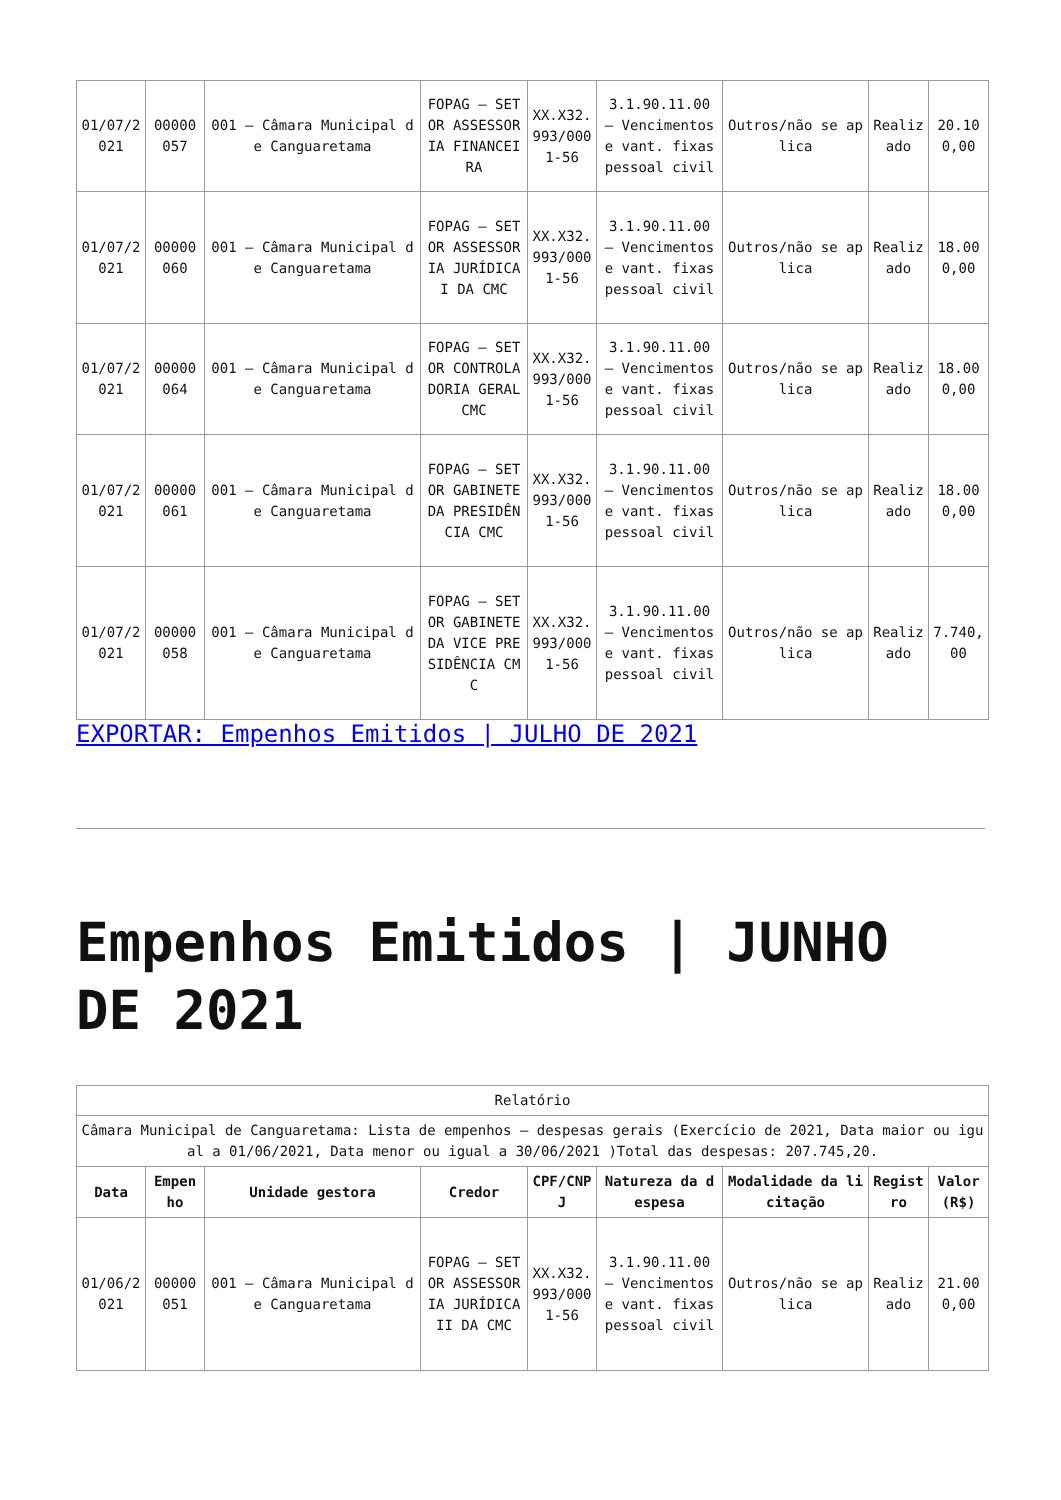| 01/07/2021 | 00000057 | 001 – Câmara Municipal de Canguaretama | FOPAG – SETOR ASSESSORIA FINANCEIRA | XX.X32.993/0001-56 | 3.1.90.11.00 – Vencimentos e vant. fixas pessoal civil | Outros/não se aplica | Realizado | 20.100,00 |
| 01/07/2021 | 00000060 | 001 – Câmara Municipal de Canguaretama | FOPAG – SETOR ASSESSORIA JURÍDICA I DA CMC | XX.X32.993/0001-56 | 3.1.90.11.00 – Vencimentos e vant. fixas pessoal civil | Outros/não se aplica | Realizado | 18.000,00 |
| 01/07/2021 | 00000064 | 001 – Câmara Municipal de Canguaretama | FOPAG – SETOR CONTROLADORIA GERAL CMC | XX.X32.993/0001-56 | 3.1.90.11.00 – Vencimentos e vant. fixas pessoal civil | Outros/não se aplica | Realizado | 18.000,00 |
| 01/07/2021 | 00000061 | 001 – Câmara Municipal de Canguaretama | FOPAG – SETOR GABINETE DA PRESIDÊNCIA CMC | XX.X32.993/0001-56 | 3.1.90.11.00 – Vencimentos e vant. fixas pessoal civil | Outros/não se aplica | Realizado | 18.000,00 |
| 01/07/2021 | 00000058 | 001 – Câmara Municipal de Canguaretama | FOPAG – SETOR GABINETE DA VICE PRESIDÊNCIA CMC | XX.X32.993/0001-56 | 3.1.90.11.00 – Vencimentos e vant. fixas pessoal civil | Outros/não se aplica | Realizado | 7.740,00 |
EXPORTAR: Empenhos Emitidos | JULHO DE 2021
Empenhos Emitidos | JUNHO DE 2021
| Relatório | | | | | | | | |
| Câmara Municipal de Canguaretama: Lista de empenhos – despesas gerais (Exercício de 2021, Data maior ou igual a 01/06/2021, Data menor ou igual a 30/06/2021 )Total das despesas: 207.745,20. | | | | | | | | |
| Data | Empenho | Unidade gestora | Credor | CPF/CNPJ | Natureza da despesa | Modalidade da licitação | Registro | Valor (R$) |
| 01/06/2021 | 00000051 | 001 – Câmara Municipal de Canguaretama | FOPAG – SETOR ASSESSORIA JURÍDICA II DA CMC | XX.X32.993/0001-56 | 3.1.90.11.00 – Vencimentos e vant. fixas pessoal civil | Outros/não se aplica | Realizado | 21.000,00 |